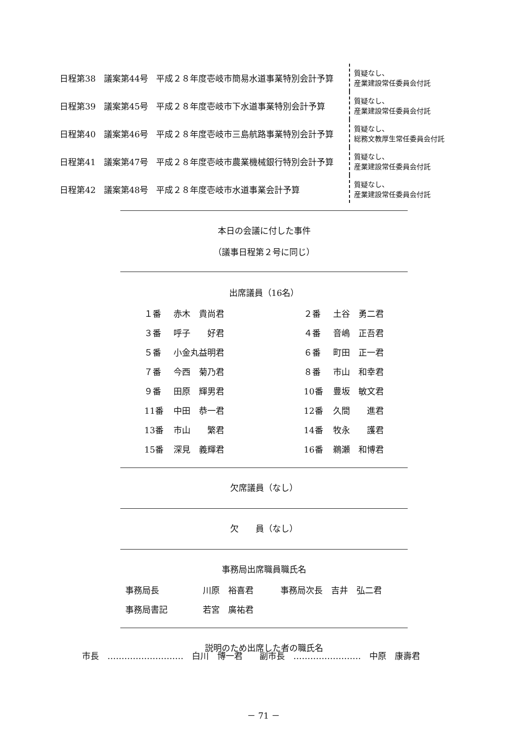| 日程第38 | 議案第44号 | 平成２８年度壱岐市簡易水道事業特別会計予算 | 質疑なし、 産業建設常任委員会付託 |
| 日程第39 | 議案第45号 | 平成２８年度壱岐市下水道事業特別会計予算 | 質疑なし、 産業建設常任委員会付託 |
| 日程第40 | 議案第46号 | 平成２８年度壱岐市三島航路事業特別会計予算 | 質疑なし、 総務文教厚生常任委員会付託 |
| 日程第41 | 議案第47号 | 平成２８年度壱岐市農業機械銀行特別会計予算 | 質疑なし、 産業建設常任委員会付託 |
| 日程第42 | 議案第48号 | 平成２８年度壱岐市水道事業会計予算 | 質疑なし、 産業建設常任委員会付託 |
本日の会議に付した事件
（議事日程第２号に同じ）
出席議員（16名）
| １番 | 赤木 貴尚君 | | ２番 | 土谷 勇二君 |
| ３番 | 呼子 好君 | | ４番 | 音嶋 正吾君 |
| ５番 | 小金丸益明君 | | ６番 | 町田 正一君 |
| ７番 | 今西 菊乃君 | | ８番 | 市山 和幸君 |
| ９番 | 田原 輝男君 | | 10番 | 豊坂 敏文君 |
| 11番 | 中田 恭一君 | | 12番 | 久間 進君 |
| 13番 | 市山 繁君 | | 14番 | 牧永 護君 |
| 15番 | 深見 義輝君 | | 16番 | 鵜瀬 和博君 |
欠席議員（なし）
欠　　員（なし）
事務局出席職員職氏名
| 事務局長 | 川原 裕喜君 | 事務局次長 吉井 弘二君 |
| 事務局書記 | 若宮 廣祐君 | |
説明のため出席した者の職氏名
市長　………………………　白川　博一君　　副市長　……………………　中原　康壽君
－ 71 －